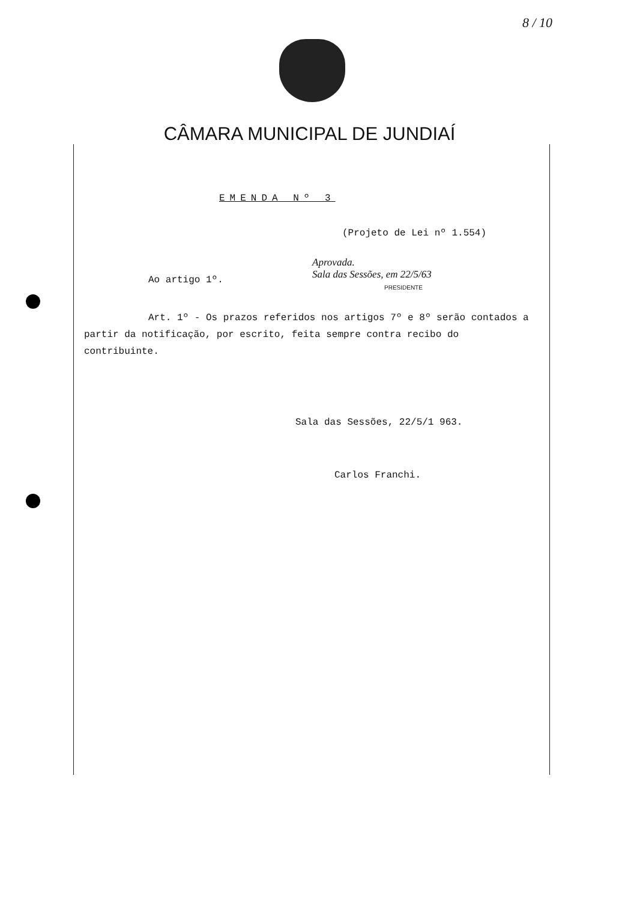8 / 10
CÂMARA MUNICIPAL DE JUNDIAÍ
EMENDA Nº 3
(Projeto de Lei nº 1.554)
Aprovada.
Sala das Sessões, em 22/5/63
PRESIDENTE
Ao artigo 1º.
Art. 1º - Os prazos referidos nos artigos 7º e 8º serão contados a partir da notificação, por escrito, feita sempre contra recibo do contribuinte.
Sala das Sessões, 22/5/1 963.
Carlos Franchi.